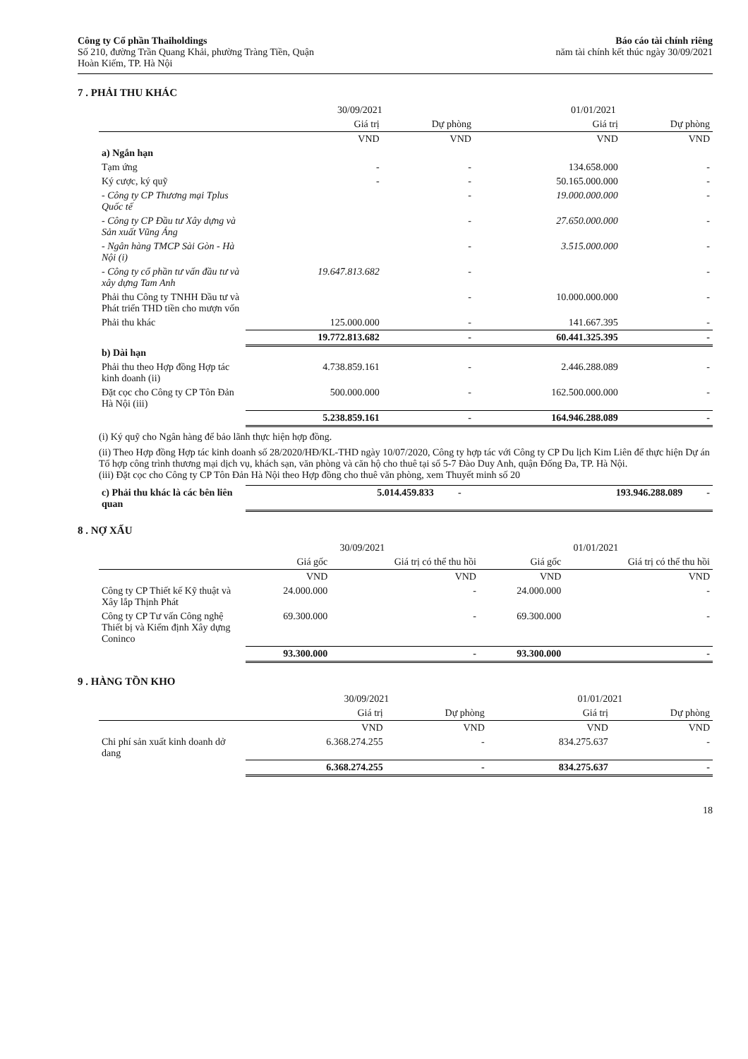Công ty Cổ phần Thaiholdings
Số 210, đường Trần Quang Khải, phường Tràng Tiền, Quận
Hoàn Kiếm, TP. Hà Nội
Báo cáo tài chính riêng
năm tài chính kết thúc ngày 30/09/2021
7 . PHẢI THU KHÁC
| | 30/09/2021 | | 01/01/2021 | |
| --- | --- | --- | --- | --- |
| | Giá trị | Dự phòng | Giá trị | Dự phòng |
| | VND | VND | VND | VND |
| a) Ngắn hạn | | | | |
| Tạm ứng | - | - | 134.658.000 | - |
| Ký cược, ký quỹ | - | - | 50.165.000.000 | - |
| - Công ty CP Thương mại Tplus Quốc tế | | - | 19.000.000.000 | - |
| - Công ty CP Đầu tư Xây dựng và Sản xuất Vũng Áng | | - | 27.650.000.000 | - |
| - Ngân hàng TMCP Sài Gòn - Hà Nội (i) | | - | 3.515.000.000 | - |
| - Công ty cổ phần tư vấn đầu tư và xây dựng Tam Anh | 19.647.813.682 | - | | - |
| Phải thu Công ty TNHH Đầu tư và Phát triển THD tiền cho mượn vốn | | - | 10.000.000.000 | - |
| Phải thu khác | 125.000.000 | - | 141.667.395 | - |
| | 19.772.813.682 | - | 60.441.325.395 | - |
| b) Dài hạn | | | | |
| Phải thu theo Hợp đồng Hợp tác kinh doanh (ii) | 4.738.859.161 | - | 2.446.288.089 | - |
| Đặt cọc cho Công ty CP Tôn Đản Hà Nội (iii) | 500.000.000 | - | 162.500.000.000 | - |
| | 5.238.859.161 | - | 164.946.288.089 | - |
(i) Ký quỹ cho Ngân hàng để bảo lãnh thực hiện hợp đồng.
(ii) Theo Hợp đồng Hợp tác kinh doanh số 28/2020/HĐ/KL-THD ngày 10/07/2020, Công ty hợp tác với Công ty CP Du lịch Kim Liên để thực hiện Dự án Tổ hợp công trình thương mại dịch vụ, khách sạn, văn phòng và căn hộ cho thuê tại số 5-7 Đào Duy Anh, quận Đống Đa, TP. Hà Nội.
(iii) Đặt cọc cho Công ty CP Tôn Đản Hà Nội theo Hợp đồng cho thuê văn phòng, xem Thuyết minh số 20
| c) Phải thu khác là các bên liên quan | 5.014.459.833 | - | 193.946.288.089 | - |
8 . NỢ XẤU
| | 30/09/2021 | | 01/01/2021 | |
| --- | --- | --- | --- | --- |
| | Giá gốc | Giá trị có thể thu hồi | Giá gốc | Giá trị có thể thu hồi |
| | VND | VND | VND | VND |
| Công ty CP Thiết kế Kỹ thuật và Xây lắp Thịnh Phát | 24.000.000 | - | 24.000.000 | - |
| Công ty CP Tư vấn Công nghệ Thiết bị và Kiểm định Xây dựng Coninco | 69.300.000 | - | 69.300.000 | - |
| | 93.300.000 | - | 93.300.000 | - |
9 . HÀNG TỒN KHO
| | 30/09/2021 | | 01/01/2021 | |
| --- | --- | --- | --- | --- |
| | Giá trị | Dự phòng | Giá trị | Dự phòng |
| | VND | VND | VND | VND |
| Chi phí sản xuất kinh doanh dở dang | 6.368.274.255 | - | 834.275.637 | - |
| | 6.368.274.255 | - | 834.275.637 | - |
18